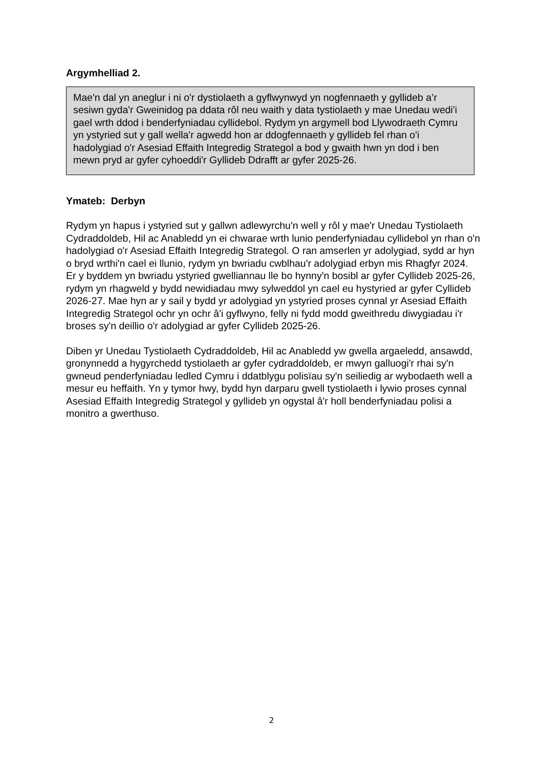Argymhelliad 2.
Mae'n dal yn aneglur i ni o'r dystiolaeth a gyflwynwyd yn nogfennaeth y gyllideb a’r sesiwn gyda'r Gweinidog pa ddata rôl neu waith y data tystiolaeth y mae Unedau wedi'i gael wrth ddod i benderfyniadau cyllidebol. Rydym yn argymell bod Llywodraeth Cymru yn ystyried sut y gall wella'r agwedd hon ar ddogfennaeth y gyllideb fel rhan o'i hadolygiad o'r Asesiad Effaith Integredig Strategol a bod y gwaith hwn yn dod i ben mewn pryd ar gyfer cyhoeddi'r Gyllideb Ddrafft ar gyfer 2025-26.
Ymateb: Derbyn
Rydym yn hapus i ystyried sut y gallwn adlewyrchu'n well y rôl y mae'r Unedau Tystiolaeth Cydraddoldeb, Hil ac Anabledd yn ei chwarae wrth lunio penderfyniadau cyllidebol yn rhan o'n hadolygiad o'r Asesiad Effaith Integredig Strategol. O ran amserlen yr adolygiad, sydd ar hyn o bryd wrthi'n cael ei llunio, rydym yn bwriadu cwblhau'r adolygiad erbyn mis Rhagfyr 2024. Er y byddem yn bwriadu ystyried gwelliannau lle bo hynny'n bosibl ar gyfer Cyllideb 2025-26, rydym yn rhagweld y bydd newidiadau mwy sylweddol yn cael eu hystyried ar gyfer Cyllideb 2026-27. Mae hyn ar y sail y bydd yr adolygiad yn ystyried proses cynnal yr Asesiad Effaith Integredig Strategol ochr yn ochr â'i gyflwyno, felly ni fydd modd gweithredu diwygiadau i'r broses sy'n deillio o'r adolygiad ar gyfer Cyllideb 2025-26.
Diben yr Unedau Tystiolaeth Cydraddoldeb, Hil ac Anabledd yw gwella argaeledd, ansawdd, gronynnedd a hygyrchedd tystiolaeth ar gyfer cydraddoldeb, er mwyn galluogi'r rhai sy'n gwneud penderfyniadau ledled Cymru i ddatblygu polisïau sy'n seiliedig ar wybodaeth well a mesur eu heffaith. Yn y tymor hwy, bydd hyn darparu gwell tystiolaeth i lywio proses cynnal Asesiad Effaith Integredig Strategol y gyllideb yn ogystal â'r holl benderfyniadau polisi a monitro a gwerthuso.
2